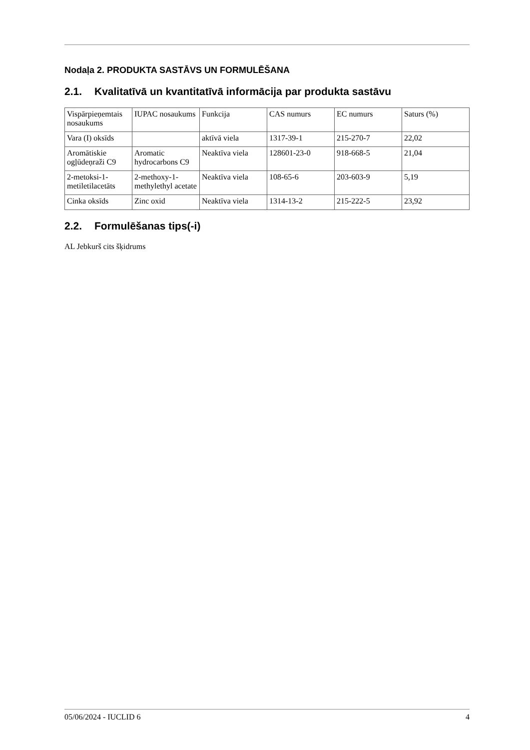Nodaļa 2. PRODUKTA SASTĀVS UN FORMULĒŠANA
2.1. Kvalitatīvā un kvantitatīvā informācija par produkta sastāvu
| Vispārpieņemtais nosaukums | IUPAC nosaukums | Funkcija | CAS numurs | EC numurs | Saturs (%) |
| Vara (I) oksīds | | aktīvā viela | 1317-39-1 | 215-270-7 | 22,02 |
| Aromātiskie ogļūdeņraži C9 | Aromatic hydrocarbons C9 | Neaktīva viela | 128601-23-0 | 918-668-5 | 21,04 |
| 2-metoksi-1-metiletilacetāts | 2-methoxy-1-methylethyl acetate | Neaktīva viela | 108-65-6 | 203-603-9 | 5,19 |
| Cinka oksīds | Zinc oxid | Neaktīva viela | 1314-13-2 | 215-222-5 | 23,92 |
2.2. Formulēšanas tips(-i)
AL Jebkurš cits šķidrums
05/06/2024 - IUCLID 6 4